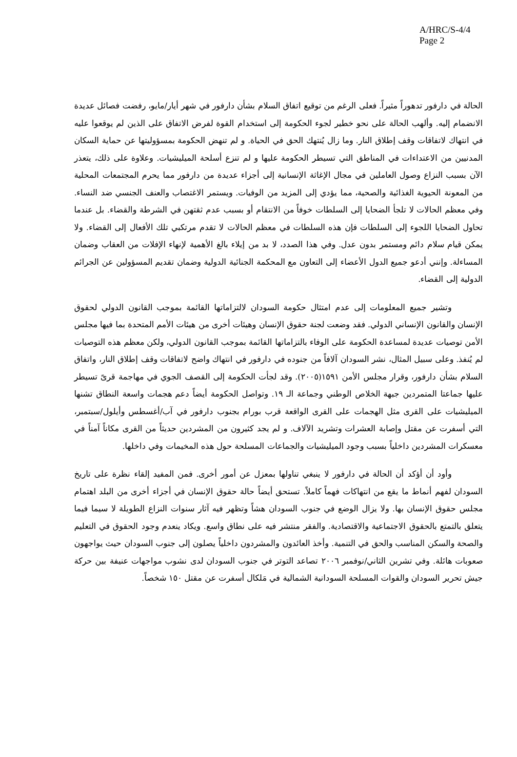A/HRC/S-4/4
Page 2
الحالة في دارفور تدهوراً مثيراً. فعلى الرغم من توقيع اتفاق السلام بشأن دارفور في شهر أيار/مايو، رفضت فصائل عديدة الانضمام إليه. وألهب الحالة على نحو خطير لجوء الحكومة إلى استخدام القوة لفرض الاتفاق على الذين لم يوقعوا عليه في انتهاك لاتفاقات وقف إطلاق النار. وما زال يُنتهك الحق في الحياة. و لم تنهض الحكومة بمسؤوليتها عن حماية السكان المدنيين من الاعتداءات في المناطق التي تسيطر الحكومة عليها و لم تنزع أسلحة الميليشيات. وعلاوة على ذلك، يتعذر الآن بسبب النزاع وصول العاملين في مجال الإغاثة الإنسانية إلى أجزاء عديدة من دارفور مما يحرم المجتمعات المحلية من المعونة الحيوية الغذائية والصحية، مما يؤدي إلى المزيد من الوفيات. ويستمر الاغتصاب والعنف الجنسي ضد النساء. وفي معظم الحالات لا تلجأ الضحايا إلى السلطات خوفاً من الانتقام أو بسبب عدم ثقتهن في الشرطة والقضاء. بل عندما تحاول الضحايا اللجوء إلى السلطات فإن هذه السلطات في معظم الحالات لا تقدم مرتكبي تلك الأفعال إلى القضاء. ولا يمكن قيام سلام دائم ومستمر بدون عدل. وفي هذا الصدد، لا بد من إيلاء بالغ الأهمية لإنهاء الإفلات من العقاب وضمان المساءلة. وإنني أدعو جميع الدول الأعضاء إلى التعاون مع المحكمة الجنائية الدولية وضمان تقديم المسؤولين عن الجرائم الدولية إلى القضاء.
وتشير جميع المعلومات إلى عدم امتثال حكومة السودان لالتزاماتها القائمة بموجب القانون الدولي لحقوق الإنسان والقانون الإنساني الدولي. فقد وضعت لجنة حقوق الإنسان وهيئات أخرى من هيئات الأمم المتحدة بما فيها مجلس الأمن توصيات عديدة لمساعدة الحكومة على الوفاء بالتزاماتها القائمة بموجب القانون الدولي، ولكن معظم هذه التوصيات لم يُنفذ. وعلى سبيل المثال، نشر السودان آلافاً من جنوده في دارفور في انتهاك واضح لاتفاقات وقف إطلاق النار، واتفاق السلام بشأن دارفور، وقرار مجلس الأمن ١٥٩١(٢٠٠٥). وقد لجأت الحكومة إلى القصف الجوي في مهاجمة قرىً تسيطر عليها جماعتا المتمردين جبهة الخلاص الوطني وجماعة الـ ١٩. وتواصل الحكومة أيضاً دعم هجمات واسعة النطاق تشنها الميليشيات على القرى مثل الهجمات على القرى الواقعة قرب بورام بجنوب دارفور في آب/أغسطس وأيلول/سبتمبر، التي أسفرت عن مقتل وإصابة العشرات وتشريد الآلاف. و لم يجد كثيرون من المشردين حديثاً من القرى مكاناً آمناً في معسكرات المشردين داخلياً بسبب وجود الميليشيات والجماعات المسلحة حول هذه المخيمات وفي داخلها.
وأود أن أؤكد أن الحالة في دارفور لا ينبغي تناولها بمعزل عن أمور أخرى. فمن المفيد إلقاء نظرة على تاريخ السودان لفهم أنماط ما يقع من انتهاكات فهماً كاملاً. تستحق أيضاً حالة حقوق الإنسان في أجزاء أخرى من البلد اهتمام مجلس حقوق الإنسان بها. ولا يزال الوضع في جنوب السودان هشاً وتظهر فيه آثار سنوات النزاع الطويلة لا سيما فيما يتعلق بالتمتع بالحقوق الاجتماعية والاقتصادية. والفقر منتشر فيه على نطاق واسع. ويكاد ينعدم وجود الحقوق في التعليم والصحة والسكن المناسب والحق في التنمية. وأخذ العائدون والمشردون داخلياً يصلون إلى جنوب السودان حيث يواجهون صعوبات هائلة. وفي تشرين الثاني/نوفمبر ٢٠٠٦ تصاعد التوتر في جنوب السودان لدى نشوب مواجهات عنيفة بين حركة جيش تحرير السودان والقوات المسلحة السودانية الشمالية في مَلكال أسفرت عن مقتل ١٥٠ شخصاً.